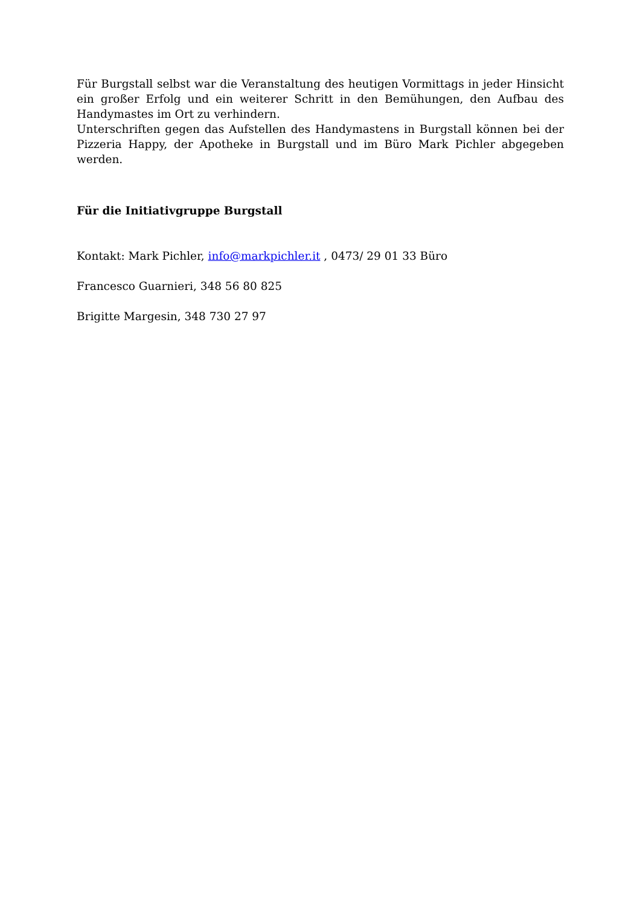Für Burgstall selbst war die Veranstaltung des heutigen Vormittags in jeder Hinsicht ein großer Erfolg und ein weiterer Schritt in den Bemühungen, den Aufbau des Handymastes im Ort zu verhindern.
Unterschriften gegen das Aufstellen des Handymastens in Burgstall können bei der Pizzeria Happy, der Apotheke in Burgstall und im Büro Mark Pichler abgegeben werden.
Für die Initiativgruppe Burgstall
Kontakt: Mark Pichler, info@markpichler.it , 0473/ 29 01 33 Büro
Francesco Guarnieri, 348 56 80 825
Brigitte Margesin, 348 730 27 97